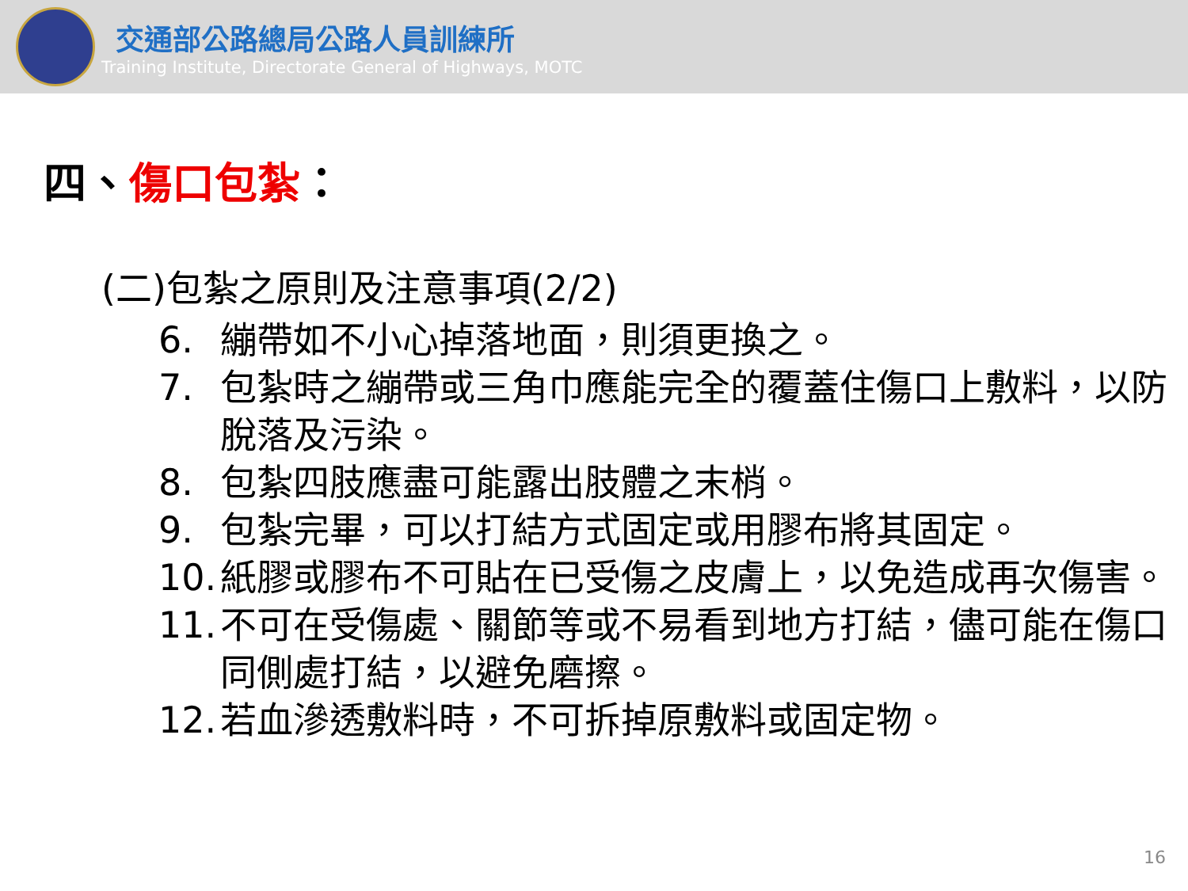交通部公路總局公路人員訓練所
Training Institute, Directorate General of Highways, MOTC
四、傷口包紮：
(二)包紮之原則及注意事項(2/2)
6. 繃帶如不小心掉落地面，則須更換之。
7. 包紮時之繃帶或三角巾應能完全的覆蓋住傷口上敷料，以防脫落及污染。
8. 包紮四肢應盡可能露出肢體之末梢。
9. 包紮完畢，可以打結方式固定或用膠布將其固定。
10. 紙膠或膠布不可貼在已受傷之皮膚上，以免造成再次傷害。
11. 不可在受傷處、關節等或不易看到地方打結，儘可能在傷口同側處打結，以避免磨擦。
12. 若血滲透敷料時，不可拆掉原敷料或固定物。
16